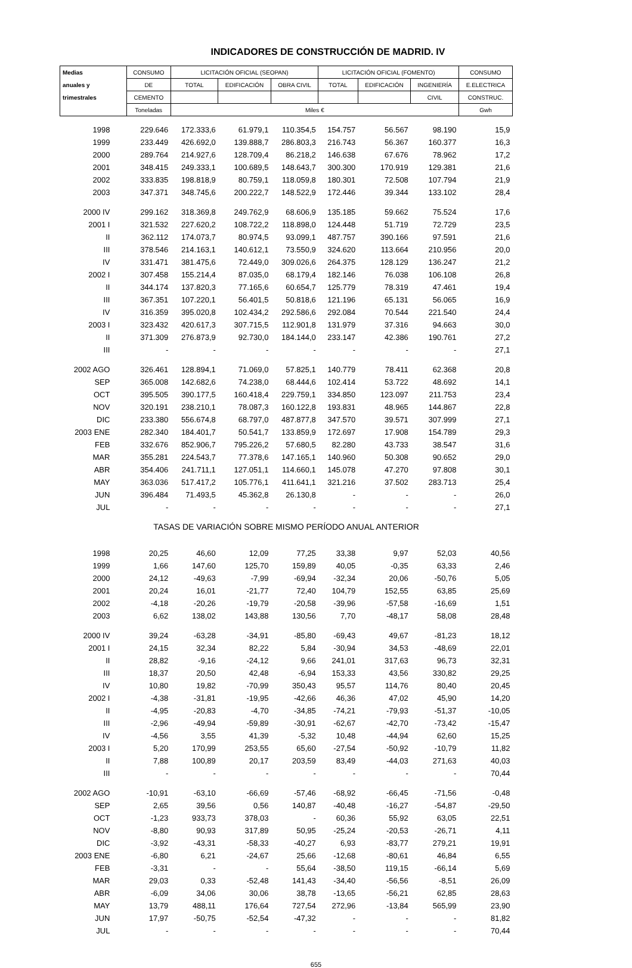INDICADORES DE CONSTRUCCIÓN DE MADRID. IV
| Medias | CONSUMO | LICITACIÓN OFICIAL (SEOPAN) | | | LICITACIÓN OFICIAL (FOMENTO) | | | CONSUMO |
| --- | --- | --- | --- | --- | --- | --- | --- | --- |
| anuales y | DE | TOTAL | EDIFICACIÓN | OBRA CIVIL | TOTAL | EDIFICACIÓN | INGENIERÍA | E.ELECTRICA |
| trimestrales | CEMENTO | | | | | | CIVIL | CONSTRUC. |
| | Toneladas | Miles € | | | | | | Gwh |
| 1998 | 229.646 | 172.333,6 | 61.979,1 | 110.354,5 | 154.757 | 56.567 | 98.190 | 15,9 |
| 1999 | 233.449 | 426.692,0 | 139.888,7 | 286.803,3 | 216.743 | 56.367 | 160.377 | 16,3 |
| 2000 | 289.764 | 214.927,6 | 128.709,4 | 86.218,2 | 146.638 | 67.676 | 78.962 | 17,2 |
| 2001 | 348.415 | 249.333,1 | 100.689,5 | 148.643,7 | 300.300 | 170.919 | 129.381 | 21,6 |
| 2002 | 333.835 | 198.818,9 | 80.759,1 | 118.059,8 | 180.301 | 72.508 | 107.794 | 21,9 |
| 2003 | 347.371 | 348.745,6 | 200.222,7 | 148.522,9 | 172.446 | 39.344 | 133.102 | 28,4 |
| 2000 IV | 299.162 | 318.369,8 | 249.762,9 | 68.606,9 | 135.185 | 59.662 | 75.524 | 17,6 |
| 2001 I | 321.532 | 227.620,2 | 108.722,2 | 118.898,0 | 124.448 | 51.719 | 72.729 | 23,5 |
| II | 362.112 | 174.073,7 | 80.974,5 | 93.099,1 | 487.757 | 390.166 | 97.591 | 21,6 |
| III | 378.546 | 214.163,1 | 140.612,1 | 73.550,9 | 324.620 | 113.664 | 210.956 | 20,0 |
| IV | 331.471 | 381.475,6 | 72.449,0 | 309.026,6 | 264.375 | 128.129 | 136.247 | 21,2 |
| 2002 I | 307.458 | 155.214,4 | 87.035,0 | 68.179,4 | 182.146 | 76.038 | 106.108 | 26,8 |
| II | 344.174 | 137.820,3 | 77.165,6 | 60.654,7 | 125.779 | 78.319 | 47.461 | 19,4 |
| III | 367.351 | 107.220,1 | 56.401,5 | 50.818,6 | 121.196 | 65.131 | 56.065 | 16,9 |
| IV | 316.359 | 395.020,8 | 102.434,2 | 292.586,6 | 292.084 | 70.544 | 221.540 | 24,4 |
| 2003 I | 323.432 | 420.617,3 | 307.715,5 | 112.901,8 | 131.979 | 37.316 | 94.663 | 30,0 |
| II | 371.309 | 276.873,9 | 92.730,0 | 184.144,0 | 233.147 | 42.386 | 190.761 | 27,2 |
| III | - | - | - | - | - | - | - | 27,1 |
| 2002 AGO | 326.461 | 128.894,1 | 71.069,0 | 57.825,1 | 140.779 | 78.411 | 62.368 | 20,8 |
| SEP | 365.008 | 142.682,6 | 74.238,0 | 68.444,6 | 102.414 | 53.722 | 48.692 | 14,1 |
| OCT | 395.505 | 390.177,5 | 160.418,4 | 229.759,1 | 334.850 | 123.097 | 211.753 | 23,4 |
| NOV | 320.191 | 238.210,1 | 78.087,3 | 160.122,8 | 193.831 | 48.965 | 144.867 | 22,8 |
| DIC | 233.380 | 556.674,8 | 68.797,0 | 487.877,8 | 347.570 | 39.571 | 307.999 | 27,1 |
| 2003 ENE | 282.340 | 184.401,7 | 50.541,7 | 133.859,9 | 172.697 | 17.908 | 154.789 | 29,3 |
| FEB | 332.676 | 852.906,7 | 795.226,2 | 57.680,5 | 82.280 | 43.733 | 38.547 | 31,6 |
| MAR | 355.281 | 224.543,7 | 77.378,6 | 147.165,1 | 140.960 | 50.308 | 90.652 | 29,0 |
| ABR | 354.406 | 241.711,1 | 127.051,1 | 114.660,1 | 145.078 | 47.270 | 97.808 | 30,1 |
| MAY | 363.036 | 517.417,2 | 105.776,1 | 411.641,1 | 321.216 | 37.502 | 283.713 | 25,4 |
| JUN | 396.484 | 71.493,5 | 45.362,8 | 26.130,8 | - | - | - | 26,0 |
| JUL | - | - | - | - | - | - | - | 27,1 |
| TASAS DE VARIACIÓN SOBRE MISMO PERÍODO ANUAL ANTERIOR | | | | | | | | |
| 1998 | 20,25 | 46,60 | 12,09 | 77,25 | 33,38 | 9,97 | 52,03 | 40,56 |
| 1999 | 1,66 | 147,60 | 125,70 | 159,89 | 40,05 | -0,35 | 63,33 | 2,46 |
| 2000 | 24,12 | -49,63 | -7,99 | -69,94 | -32,34 | 20,06 | -50,76 | 5,05 |
| 2001 | 20,24 | 16,01 | -21,77 | 72,40 | 104,79 | 152,55 | 63,85 | 25,69 |
| 2002 | -4,18 | -20,26 | -19,79 | -20,58 | -39,96 | -57,58 | -16,69 | 1,51 |
| 2003 | 6,62 | 138,02 | 143,88 | 130,56 | 7,70 | -48,17 | 58,08 | 28,48 |
| 2000 IV | 39,24 | -63,28 | -34,91 | -85,80 | -69,43 | 49,67 | -81,23 | 18,12 |
| 2001 I | 24,15 | 32,34 | 82,22 | 5,84 | -30,94 | 34,53 | -48,69 | 22,01 |
| II | 28,82 | -9,16 | -24,12 | 9,66 | 241,01 | 317,63 | 96,73 | 32,31 |
| III | 18,37 | 20,50 | 42,48 | -6,94 | 153,33 | 43,56 | 330,82 | 29,25 |
| IV | 10,80 | 19,82 | -70,99 | 350,43 | 95,57 | 114,76 | 80,40 | 20,45 |
| 2002 I | -4,38 | -31,81 | -19,95 | -42,66 | 46,36 | 47,02 | 45,90 | 14,20 |
| II | -4,95 | -20,83 | -4,70 | -34,85 | -74,21 | -79,93 | -51,37 | -10,05 |
| III | -2,96 | -49,94 | -59,89 | -30,91 | -62,67 | -42,70 | -73,42 | -15,47 |
| IV | -4,56 | 3,55 | 41,39 | -5,32 | 10,48 | -44,94 | 62,60 | 15,25 |
| 2003 I | 5,20 | 170,99 | 253,55 | 65,60 | -27,54 | -50,92 | -10,79 | 11,82 |
| II | 7,88 | 100,89 | 20,17 | 203,59 | 83,49 | -44,03 | 271,63 | 40,03 |
| III | - | - | - | - | - | - | - | 70,44 |
| 2002 AGO | -10,91 | -63,10 | -66,69 | -57,46 | -68,92 | -66,45 | -71,56 | -0,48 |
| SEP | 2,65 | 39,56 | 0,56 | 140,87 | -40,48 | -16,27 | -54,87 | -29,50 |
| OCT | -1,23 | 933,73 | 378,03 | - | 60,36 | 55,92 | 63,05 | 22,51 |
| NOV | -8,80 | 90,93 | 317,89 | 50,95 | -25,24 | -20,53 | -26,71 | 4,11 |
| DIC | -3,92 | -43,31 | -58,33 | -40,27 | 6,93 | -83,77 | 279,21 | 19,91 |
| 2003 ENE | -6,80 | 6,21 | -24,67 | 25,66 | -12,68 | -80,61 | 46,84 | 6,55 |
| FEB | -3,31 | - | - | 55,64 | -38,50 | 119,15 | -66,14 | 5,69 |
| MAR | 29,03 | 0,33 | -52,48 | 141,43 | -34,40 | -56,56 | -8,51 | 26,09 |
| ABR | -6,09 | 34,06 | 30,06 | 38,78 | -13,65 | -56,21 | 62,85 | 28,63 |
| MAY | 13,79 | 488,11 | 176,64 | 727,54 | 272,96 | -13,84 | 565,99 | 23,90 |
| JUN | 17,97 | -50,75 | -52,54 | -47,32 | - | - | - | 81,82 |
| JUL | - | - | - | - | - | - | - | 70,44 |
655